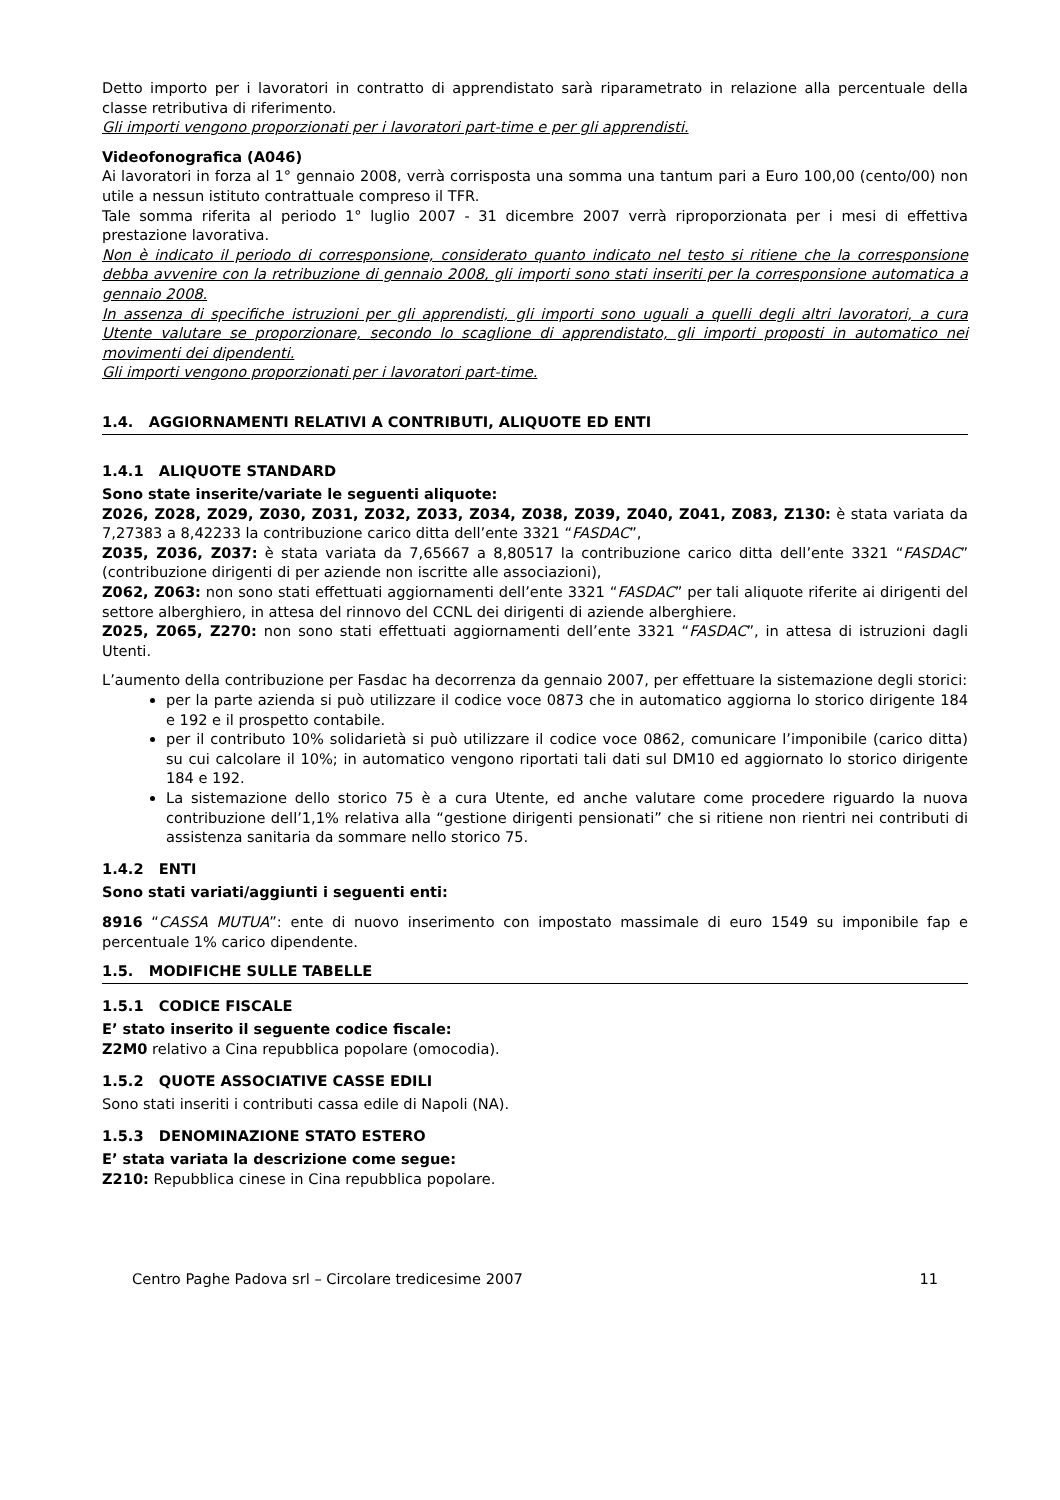Detto importo per i lavoratori in contratto di apprendistato sarà riparametrato in relazione alla percentuale della classe retributiva di riferimento.
Gli importi vengono proporzionati per i lavoratori part-time e per gli apprendisti.
Videofonografica (A046)
Ai lavoratori in forza al 1° gennaio 2008, verrà corrisposta una somma una tantum pari a Euro 100,00 (cento/00) non utile a nessun istituto contrattuale compreso il TFR.
Tale somma riferita al periodo 1° luglio 2007 - 31 dicembre 2007 verrà riproporzionata per i mesi di effettiva prestazione lavorativa.
Non è indicato il periodo di corresponsione, considerato quanto indicato nel testo si ritiene che la corresponsione debba avvenire con la retribuzione di gennaio 2008, gli importi sono stati inseriti per la corresponsione automatica a gennaio 2008.
In assenza di specifiche istruzioni per gli apprendisti, gli importi sono uguali a quelli degli altri lavoratori, a cura Utente valutare se proporzionare, secondo lo scaglione di apprendistato, gli importi proposti in automatico nei movimenti dei dipendenti.
Gli importi vengono proporzionati per i lavoratori part-time.
1.4. AGGIORNAMENTI RELATIVI A CONTRIBUTI, ALIQUOTE ED ENTI
1.4.1 ALIQUOTE STANDARD
Sono state inserite/variate le seguenti aliquote:
Z026, Z028, Z029, Z030, Z031, Z032, Z033, Z034, Z038, Z039, Z040, Z041, Z083, Z130: è stata variata da 7,27383 a 8,42233 la contribuzione carico ditta dell’ente 3321 “FASDAC”,
Z035, Z036, Z037: è stata variata da 7,65667 a 8,80517 la contribuzione carico ditta dell’ente 3321 “FASDAC” (contribuzione dirigenti di per aziende non iscritte alle associazioni),
Z062, Z063: non sono stati effettuati aggiornamenti dell’ente 3321 “FASDAC” per tali aliquote riferite ai dirigenti del settore alberghiero, in attesa del rinnovo del CCNL dei dirigenti di aziende alberghiere.
Z025, Z065, Z270: non sono stati effettuati aggiornamenti dell’ente 3321 “FASDAC”, in attesa di istruzioni dagli Utenti.
L’aumento della contribuzione per Fasdac ha decorrenza da gennaio 2007, per effettuare la sistemazione degli storici:
per la parte azienda si può utilizzare il codice voce 0873 che in automatico aggiorna lo storico dirigente 184 e 192 e il prospetto contabile.
per il contributo 10% solidarietà si può utilizzare il codice voce 0862, comunicare l’imponibile (carico ditta) su cui calcolare il 10%; in automatico vengono riportati tali dati sul DM10 ed aggiornato lo storico dirigente 184 e 192.
La sistemazione dello storico 75 è a cura Utente, ed anche valutare come procedere riguardo la nuova contribuzione dell’1,1% relativa alla “gestione dirigenti pensionati” che si ritiene non rientri nei contributi di assistenza sanitaria da sommare nello storico 75.
1.4.2 ENTI
Sono stati variati/aggiunti i seguenti enti:
8916 “CASSA MUTUA”: ente di nuovo inserimento con impostato massimale di euro 1549 su imponibile fap e percentuale 1% carico dipendente.
1.5. MODIFICHE SULLE TABELLE
1.5.1 CODICE FISCALE
E’ stato inserito il seguente codice fiscale:
Z2M0 relativo a Cina repubblica popolare (omocodia).
1.5.2 QUOTE ASSOCIATIVE CASSE EDILI
Sono stati inseriti i contributi cassa edile di Napoli (NA).
1.5.3 DENOMINAZIONE STATO ESTERO
E’ stata variata la descrizione come segue:
Z210: Repubblica cinese in Cina repubblica popolare.
Centro Paghe Padova srl – Circolare tredicesime 2007 11